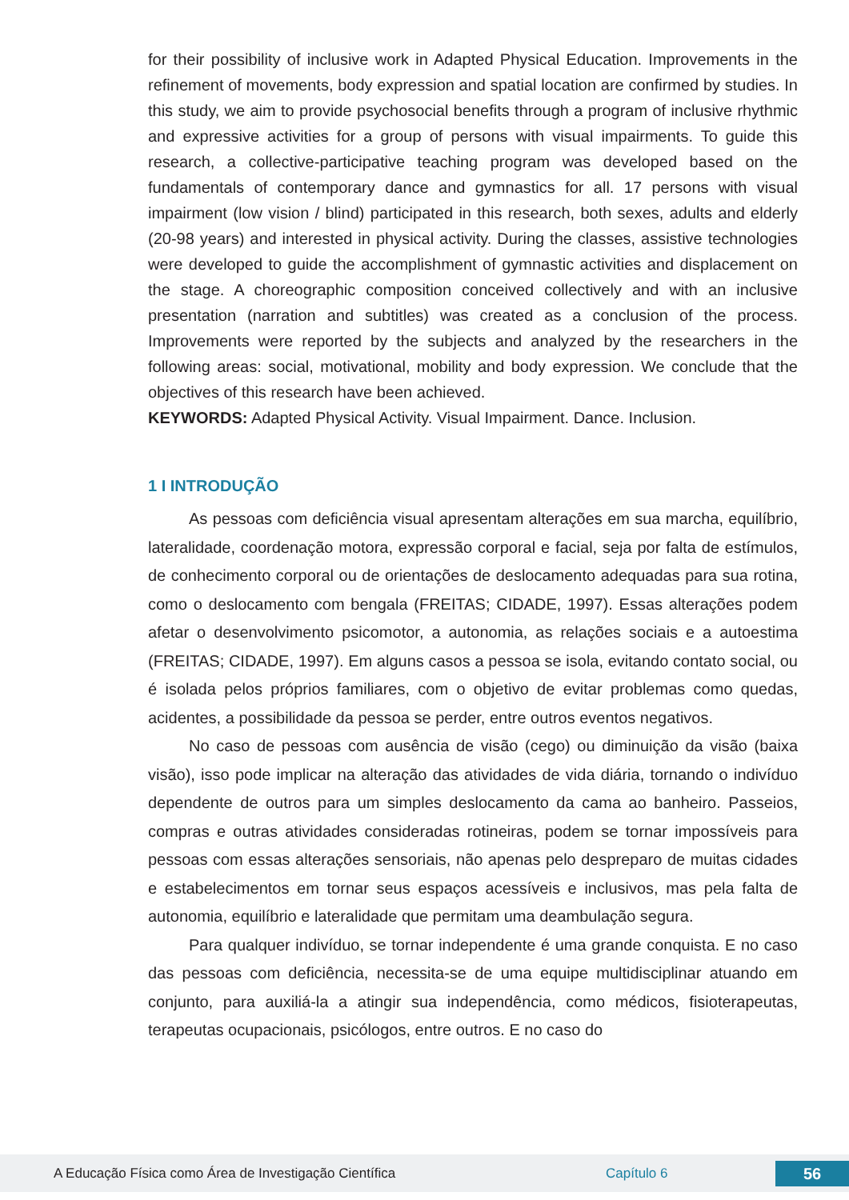for their possibility of inclusive work in Adapted Physical Education. Improvements in the refinement of movements, body expression and spatial location are confirmed by studies. In this study, we aim to provide psychosocial benefits through a program of inclusive rhythmic and expressive activities for a group of persons with visual impairments. To guide this research, a collective-participative teaching program was developed based on the fundamentals of contemporary dance and gymnastics for all. 17 persons with visual impairment (low vision / blind) participated in this research, both sexes, adults and elderly (20-98 years) and interested in physical activity. During the classes, assistive technologies were developed to guide the accomplishment of gymnastic activities and displacement on the stage. A choreographic composition conceived collectively and with an inclusive presentation (narration and subtitles) was created as a conclusion of the process. Improvements were reported by the subjects and analyzed by the researchers in the following areas: social, motivational, mobility and body expression. We conclude that the objectives of this research have been achieved.
KEYWORDS: Adapted Physical Activity. Visual Impairment. Dance. Inclusion.
1 I INTRODUÇÃO
As pessoas com deficiência visual apresentam alterações em sua marcha, equilíbrio, lateralidade, coordenação motora, expressão corporal e facial, seja por falta de estímulos, de conhecimento corporal ou de orientações de deslocamento adequadas para sua rotina, como o deslocamento com bengala (FREITAS; CIDADE, 1997). Essas alterações podem afetar o desenvolvimento psicomotor, a autonomia, as relações sociais e a autoestima (FREITAS; CIDADE, 1997). Em alguns casos a pessoa se isola, evitando contato social, ou é isolada pelos próprios familiares, com o objetivo de evitar problemas como quedas, acidentes, a possibilidade da pessoa se perder, entre outros eventos negativos.
No caso de pessoas com ausência de visão (cego) ou diminuição da visão (baixa visão), isso pode implicar na alteração das atividades de vida diária, tornando o indivíduo dependente de outros para um simples deslocamento da cama ao banheiro. Passeios, compras e outras atividades consideradas rotineiras, podem se tornar impossíveis para pessoas com essas alterações sensoriais, não apenas pelo despreparo de muitas cidades e estabelecimentos em tornar seus espaços acessíveis e inclusivos, mas pela falta de autonomia, equilíbrio e lateralidade que permitam uma deambulação segura.
Para qualquer indivíduo, se tornar independente é uma grande conquista. E no caso das pessoas com deficiência, necessita-se de uma equipe multidisciplinar atuando em conjunto, para auxiliá-la a atingir sua independência, como médicos, fisioterapeutas, terapeutas ocupacionais, psicólogos, entre outros. E no caso do
A Educação Física como Área de Investigação Científica Capítulo 6 56